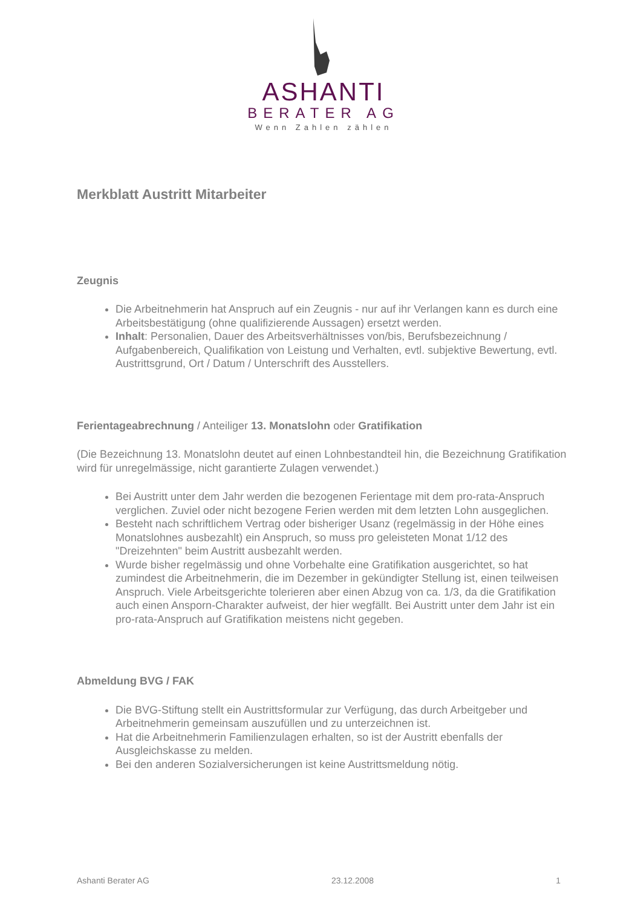ASHANTI
BERATER AG
Wenn Zahlen zählen
Merkblatt Austritt Mitarbeiter
Zeugnis
Die Arbeitnehmerin hat Anspruch auf ein Zeugnis - nur auf ihr Verlangen kann es durch eine Arbeitsbestätigung (ohne qualifizierende Aussagen) ersetzt werden.
Inhalt: Personalien, Dauer des Arbeitsverhältnisses von/bis, Berufsbezeichnung / Aufgabenbereich, Qualifikation von Leistung und Verhalten, evtl. subjektive Bewertung, evtl. Austrittsgrund, Ort / Datum / Unterschrift des Ausstellers.
Ferientageabrechnung / Anteiliger 13. Monatslohn oder Gratifikation
(Die Bezeichnung 13. Monatslohn deutet auf einen Lohnbestandteil hin, die Bezeichnung Gratifikation wird für unregelmässige, nicht garantierte Zulagen verwendet.)
Bei Austritt unter dem Jahr werden die bezogenen Ferientage mit dem pro-rata-Anspruch verglichen. Zuviel oder nicht bezogene Ferien werden mit dem letzten Lohn ausgeglichen.
Besteht nach schriftlichem Vertrag oder bisheriger Usanz (regelmässig in der Höhe eines Monatslohnes ausbezahlt) ein Anspruch, so muss pro geleisteten Monat 1/12 des "Dreizehnten" beim Austritt ausbezahlt werden.
Wurde bisher regelmässig und ohne Vorbehalte eine Gratifikation ausgerichtet, so hat zumindest die Arbeitnehmerin, die im Dezember in gekündigter Stellung ist, einen teilweisen Anspruch. Viele Arbeitsgerichte tolerieren aber einen Abzug von ca. 1/3, da die Gratifikation auch einen Ansporn-Charakter aufweist, der hier wegfällt. Bei Austritt unter dem Jahr ist ein pro-rata-Anspruch auf Gratifikation meistens nicht gegeben.
Abmeldung BVG / FAK
Die BVG-Stiftung stellt ein Austrittsformular zur Verfügung, das durch Arbeitgeber und Arbeitnehmerin gemeinsam auszufüllen und zu unterzeichnen ist.
Hat die Arbeitnehmerin Familienzulagen erhalten, so ist der Austritt ebenfalls der Ausgleichskasse zu melden.
Bei den anderen Sozialversicherungen ist keine Austrittsmeldung nötig.
Ashanti Berater AG 23.12.2008 1